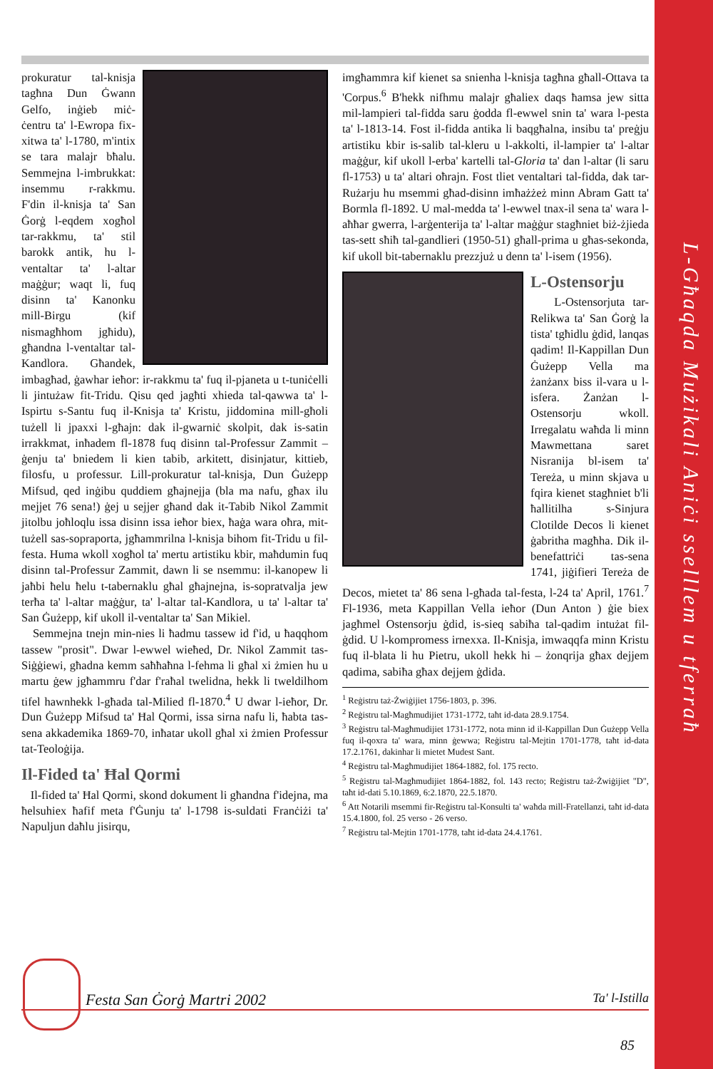L-Għaqda Mużikali Aniċi sselllem u tferraħ
prokuratur tal-knisja tagħna Dun Ġwann Gelfo, inġieb miċ-ċentru ta' l-Ewropa fix-xitwa ta' l-1780, m'intix se tara malajr bħalu. Semmejna l-imbrukkat: insemmu r-rakkmu. F'din il-knisja ta' San Ġorġ l-eqdem xogħol tar-rakkmu, ta' stil barokk antik, hu l-ventaltar ta' l-altar maġġur; waqt li, fuq disinn ta' Kanonku mill-Birgu (kif nismagħhom jgħidu), għandna l-ventaltar tal-Kandlora. Għandek, imbagħad, ġawhar ieħor: ir-rakkmu ta' fuq il-pjaneta u t-tuniċelli li jintużaw fit-Tridu. Qisu qed jagħti xhieda tal-qawwa ta' l-Ispirtu s-Santu fuq il-Knisja ta' Kristu, jiddomina mill-għoli tużell li jpaxxi l-għajn: dak il-gwarniċ skolpit, dak is-satin irrakkmat, inħadem fl-1878 fuq disinn tal-Professur Zammit – ġenju ta' bniedem li kien tabib, arkitett, disinjatur, kittieb, filosfu, u professur. Lill-prokuratur tal-knisja, Dun Ġużepp Mifsud, qed inġibu quddiem għajnejja (bla ma nafu, għax ilu mejjet 76 sena!) ġej u sejjer għand dak it-Tabib Nikol Zammit jitolbu joħloqlu issa disinn issa ieħor biex, ħaġa wara oħra, mit-tużell sas-sopraporta, jgħammrilna l-knisja bihom fit-Tridu u fil-festa. Huma wkoll xogħol ta' mertu artistiku kbir, maħdumin fuq disinn tal-Professur Zammit, dawn li se nsemmu: il-kanopew li jaħbi ħelu ħelu t-tabernaklu għal għajnejna, is-sopratvalja jew terħa ta' l-altar maġġur, ta' l-altar tal-Kandlora, u ta' l-altar ta' San Ġużepp, kif ukoll il-ventaltar ta' San Mikiel.
Semmejna tnejn min-nies li ħadmu tassew id f'id, u ħaqqhom tassew "prosit". Dwar l-ewwel wieħed, Dr. Nikol Zammit tas-Siġġiewi, għadna kemm saħħaħna l-fehma li għal xi żmien hu u martu ġew jgħammru f'dar f'raħal twelidna, hekk li tweldilhom tifel hawnhekk l-għada tal-Milied fl-1870.<sup>4</sup> U dwar l-ieħor, Dr. Dun Ġużepp Mifsud ta' Ħal Qormi, issa sirna nafu li, ħabta tas-sena akkademika 1869-70, inħatar ukoll għal xi żmien Professur tat-Teoloġija.
Il-Fided ta' Ħal Qormi
Il-fided ta' Ħal Qormi, skond dokument li għandna f'idejna, ma ħelsuhiex ħafif meta f'Ġunju ta' l-1798 is-suldati Franċiżi ta' Napuljun daħlu jisirqu,
imgħammra kif kienet sa snienha l-knisja tagħna għall-Ottava ta 'Corpus.<sup>6</sup> B'hekk nifhmu malajr għaliex daqs ħamsa jew sitta mil-lampieri tal-fidda saru ġodda fl-ewwel snin ta' wara l-pesta ta' l-1813-14. Fost il-fidda antika li baqgħalna, insibu ta' preġju artistiku kbir is-salib tal-kleru u l-akkolti, il-lampier ta' l-altar maġġur, kif ukoll l-erba' kartelli tal-Gloria ta' dan l-altar (li saru fl-1753) u ta' altari oħrajn. Fost tliet ventaltari tal-fidda, dak tar-Rużarju hu msemmi għad-disinn imħażżeż minn Abram Gatt ta' Bormla fl-1892. U mal-medda ta' l-ewwel tnax-il sena ta' wara l-aħħar gwerra, l-arġenterija ta' l-altar maġġur stagħniet biż-żjieda tas-sett sħiħ tal-gandlieri (1950-51) għall-prima u għas-sekonda, kif ukoll bit-tabernaklu prezzjuż u denn ta' l-isem (1956).
L-Ostensorju
L-Ostensorjuta tar-Relikwa ta' San Ġorġ la tista' tgħidlu ġdid, lanqas qadim! Il-Kappillan Dun Ġużepp Vella ma żanżanx biss il-vara u l-isfera. Żanżan l-Ostensorju wkoll. Irregalatu waħda li minn Mawmettana saret Nisranija bl-isem ta' Tereża, u minn skjava u fqira kienet stagħniet b'li ħallitilha s-Sinjura Clotilde Decos li kienet ġabritha magħha. Dik il-benefattriċi tas-sena 1741, jiġifieri Tereża de Decos, mietet ta' 86 sena l-għada tal-festa, l-24 ta' April, 1761.<sup>7</sup> Fl-1936, meta Kappillan Vella ieħor (Dun Anton ) ġie biex jagħmel Ostensorju ġdid, is-sieq sabiħa tal-qadim intużat fil-ġdid. U l-kompromess irnexxa. Il-Knisja, imwaqqfa minn Kristu fuq il-blata li hu Pietru, ukoll hekk hi – żonqrija għax dejjem qadima, sabiħa għax dejjem ġdida.
<sup>1</sup> Reġistru taż-Żwiġijiet 1756-1803, p. 396.
<sup>2</sup> Reġistru tal-Magħmudijiet 1731-1772, taħt id-data 28.9.1754.
<sup>3</sup> Reġistru tal-Magħmudijiet 1731-1772, nota minn id il-Kappillan Dun Ġużepp Vella fuq il-qoxra ta' wara, minn ġewwa; Reġistru tal-Mejtin 1701-1778, taħt id-data 17.2.1761, dakinhar li mietet Mudest Sant.
<sup>4</sup> Reġistru tal-Magħmudijiet 1864-1882, fol. 175 recto.
<sup>5</sup> Reġistru tal-Magħmudijiet 1864-1882, fol. 143 recto; Reġistru taż-Żwiġijiet "D", taħt id-dati 5.10.1869, 6:2.1870, 22.5.1870.
<sup>6</sup> Att Notarili msemmi fir-Reġistru tal-Konsulti ta' waħda mill-Fratellanzi, taħt id-data 15.4.1800, fol. 25 verso - 26 verso.
<sup>7</sup> Reġistru tal-Mejtin 1701-1778, taħt id-data 24.4.1761.
Festa San Ġorġ Martri 2002 Ta' l-Istilla
85